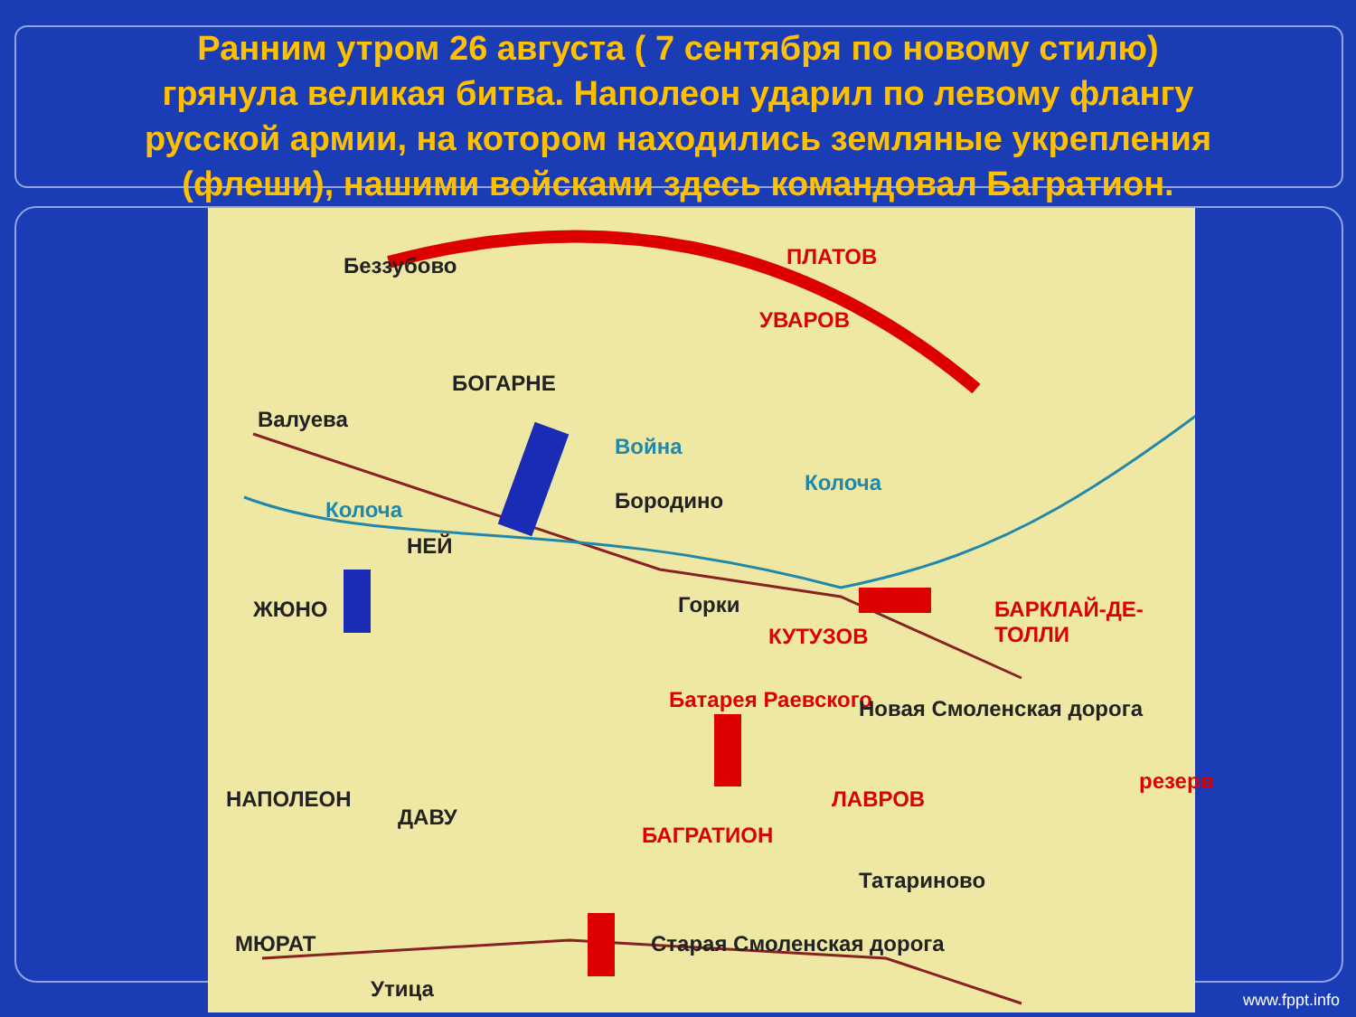Ранним утром 26 августа ( 7 сентября по новому стилю)
грянула великая битва. Наполеон ударил по левому флангу
русской армии, на котором находились земляные укрепления
(флеши), нашими войсками здесь командовал Багратион.
Беззубово ПЛАТОВ
УВАРОВ
БОГАРНЕ
Валуева
Война
Колоча
Колоча Бородино
НЕЙ
ЖЮНО Горки
КУТУЗОВ
БАРКЛАЙ-ДЕ-ТОЛЛИ
Батарея Раевского Новая Смоленская дорога
резерв
НАПОЛЕОН
ДАВУ
ЛАВРОВ
БАГРАТИОН
Татариново
МЮРАТ Старая Смоленская дорога
Утица
www.fppt.info